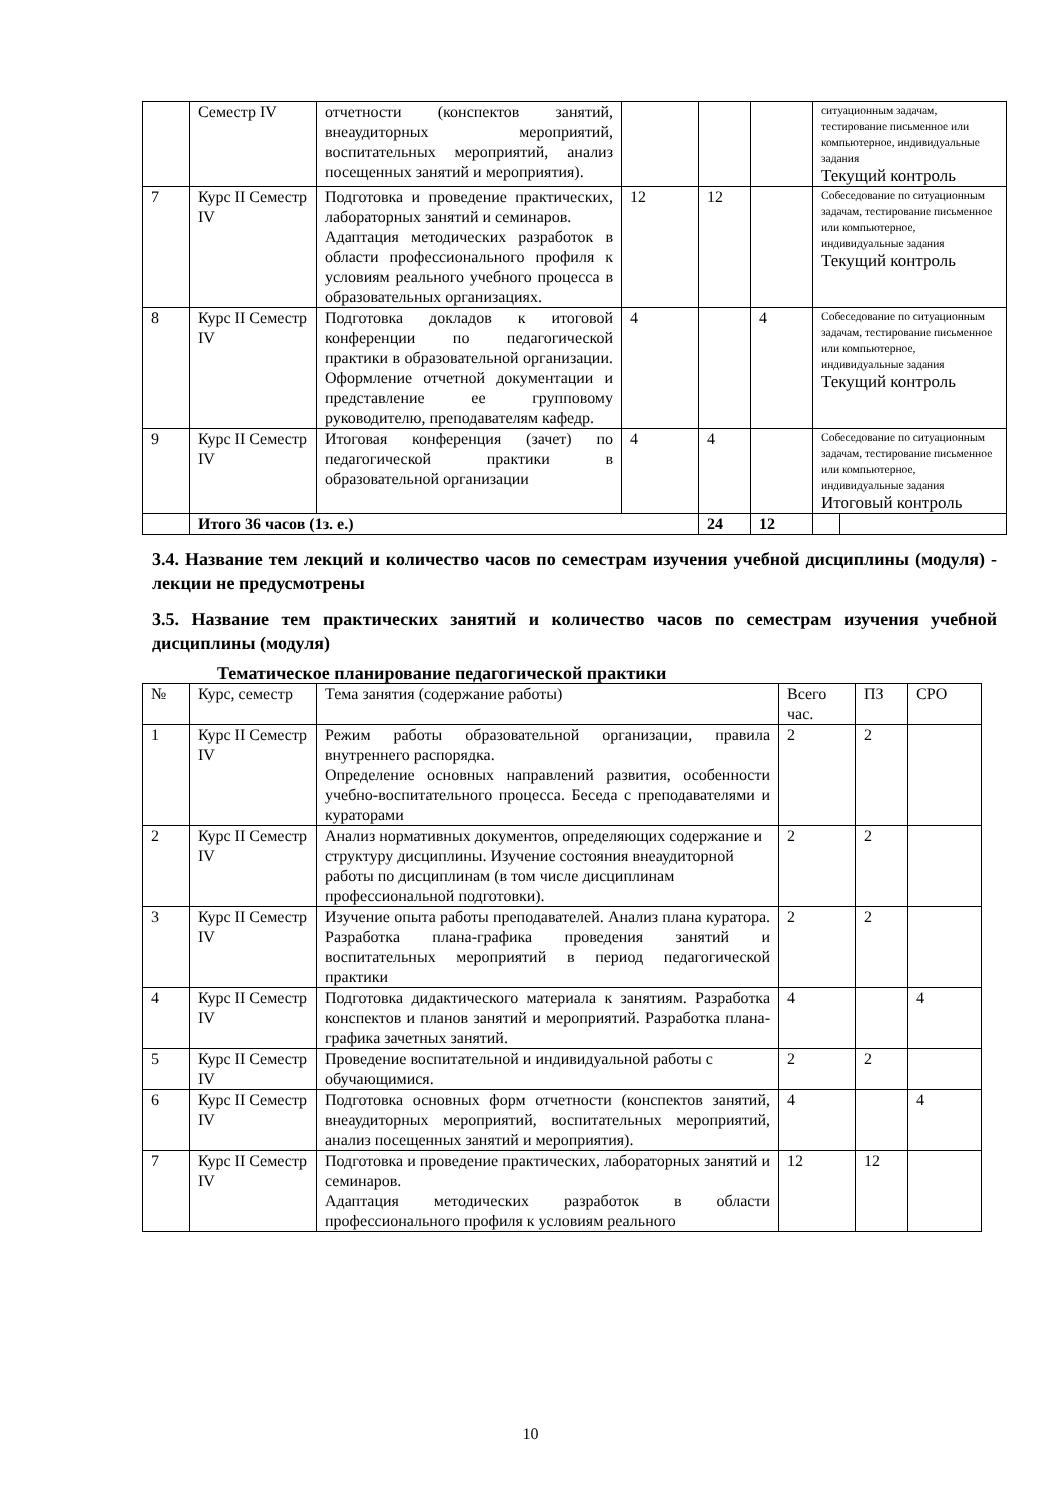| | Семестр IV | отчетности (конспектов занятий, внеаудиторных мероприятий, воспитательных мероприятий, анализ посещенных занятий и мероприятия). | | | | ситуационным задачам, тестирование письменное или компьютерное, индивидуальные задания Текущий контроль | |
| 7 | Курс II Семестр IV | Подготовка и проведение практических, лабораторных занятий и семинаров. Адаптация методических разработок в области профессионального профиля к условиям реального учебного процесса в образовательных организациях. | 12 | 12 | | Собеседование по ситуационным задачам, тестирование письменное или компьютерное, индивидуальные задания Текущий контроль | |
| 8 | Курс II Семестр IV | Подготовка докладов к итоговой конференции по педагогической практики в образовательной организации. Оформление отчетной документации и представление ее групповому руководителю, преподавателям кафедр. | 4 | | 4 | Собеседование по ситуационным задачам, тестирование письменное или компьютерное, индивидуальные задания Текущий контроль | |
| 9 | Курс II Семестр IV | Итоговая конференция (зачет) по педагогической практики в образовательной организации | 4 | 4 | | Собеседование по ситуационным задачам, тестирование письменное или компьютерное, индивидуальные задания Итоговый контроль | |
| | Итого 36 часов (1з. е.) | | | 24 | 12 | | |
3.4. Название тем лекций и количество часов по семестрам изучения учебной дисциплины (модуля) - лекции не предусмотрены
3.5. Название тем практических занятий и количество часов по семестрам изучения учебной дисциплины (модуля)
Тематическое планирование педагогической практики
| № | Курс, семестр | Тема занятия (содержание работы) | Всего час. | ПЗ | СРО |
| 1 | Курс II Семестр IV | Режим работы образовательной организации, правила внутреннего распорядка. Определение основных направлений развития, особенности учебно-воспитательного процесса. Беседа с преподавателями и кураторами | 2 | 2 | |
| 2 | Курс II Семестр IV | Анализ нормативных документов, определяющих содержание и структуру дисциплины. Изучение состояния внеаудиторной работы по дисциплинам (в том числе дисциплинам профессиональной подготовки). | 2 | 2 | |
| 3 | Курс II Семестр IV | Изучение опыта работы преподавателей. Анализ плана куратора. Разработка плана-графика проведения занятий и воспитательных мероприятий в период педагогической практики | 2 | 2 | |
| 4 | Курс II Семестр IV | Подготовка дидактического материала к занятиям. Разработка конспектов и планов занятий и мероприятий. Разработка плана-графика зачетных занятий. | 4 | | 4 |
| 5 | Курс II Семестр IV | Проведение воспитательной и индивидуальной работы с обучающимися. | 2 | 2 | |
| 6 | Курс II Семестр IV | Подготовка основных форм отчетности (конспектов занятий, внеаудиторных мероприятий, воспитательных мероприятий, анализ посещенных занятий и мероприятия). | 4 | | 4 |
| 7 | Курс II Семестр IV | Подготовка и проведение практических, лабораторных занятий и семинаров. Адаптация методических разработок в области профессионального профиля к условиям реального | 12 | 12 | |
10